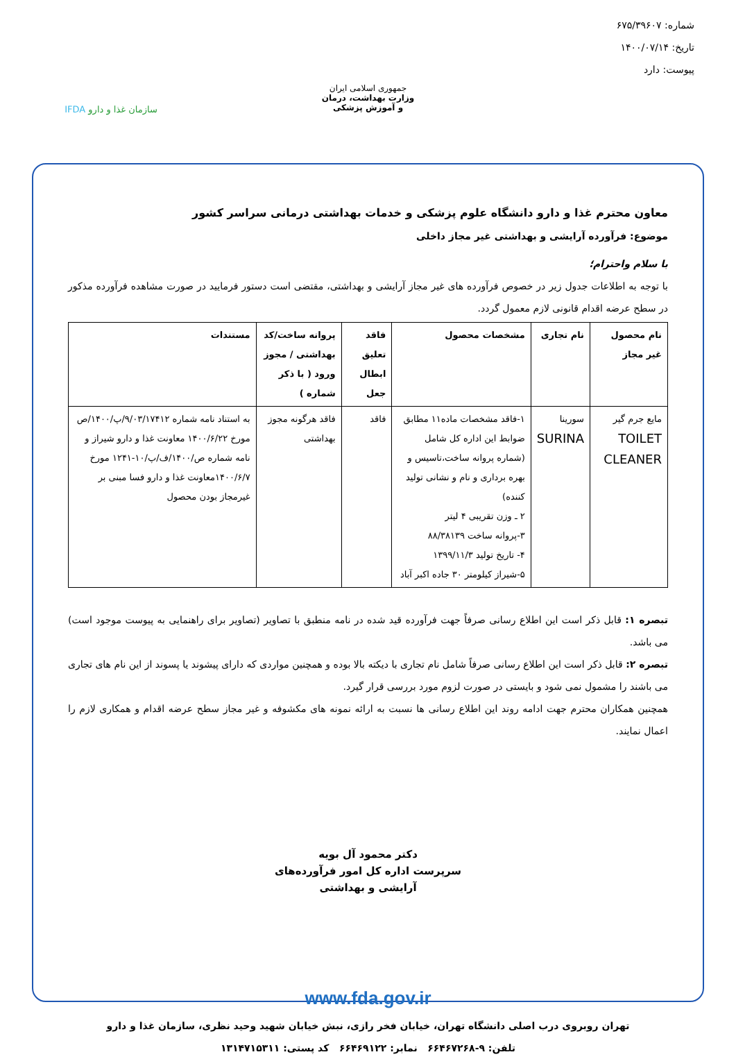شماره: ۶۷۵/۳۹۶۰۷
تاریخ: ۱۴۰۰/۰۷/۱۴
پیوست: دارد
جمهوری اسلامی ایران
وزارت بهداشت، درمان
و آموزش پزشکی
سازمان غذا و دارو IFDA
معاون محترم غذا و دارو دانشگاه علوم پزشکی و خدمات بهداشتی درمانی سراسر کشور
موضوع: فرآورده آرایشی و بهداشتی غیر مجاز داخلی
با سلام واحترام؛
با توجه به اطلاعات جدول زیر در خصوص فرآورده های غیر مجاز آرایشی و بهداشتی، مقتضی است دستور فرمایید در صورت مشاهده فرآورده مذکور در سطح عرضه اقدام قانونی لازم معمول گردد.
| نام محصول غیر مجاز | نام تجاری | مشخصات محصول | فاقد تعلیق ابطال جعل | پروانه ساخت/کد بهداشتی / مجوز ورود ( با ذکر شماره ) | مستندات |
| --- | --- | --- | --- | --- | --- |
| مایع جرم گیر TOILET CLEANER | سورینا SURINA | ۱-فاقد مشخصات ماده۱۱ مطابق ضوابط این اداره کل شامل (شماره پروانه ساخت،تاسیس و بهره برداری و نام و نشانی تولید کننده) ۲ ـ وزن تقریبی ۴ لیتر ۳-پروانه ساخت ۸۸/۳۸۱۳۹ ۴- تاریخ تولید ۱۳۹۹/۱۱/۳ ۵-شیراز کیلومتر ۳۰ جاده اکبر آباد | فاقد | فاقد هرگونه مجوز بهداشتی | به استناد نامه شماره ۹/۰۳/۱۷۴۱۲/پ/۱۴۰۰/ص مورخ ۱۴۰۰/۶/۲۲ معاونت غذا و دارو شیراز و نامه شماره ص/۱۴۰۰/ف/پ/۱۰-۱۲۴۱ مورخ ۱۴۰۰/۶/۷معاونت غذا و دارو فسا مبنی بر غیرمجاز بودن محصول |
تبصره ۱: قابل ذکر است این اطلاع رسانی صرفاً جهت فرآورده قید شده در نامه منطبق با تصاویر (تصاویر برای راهنمایی به پیوست موجود است) می باشد.
تبصره ۲: قابل ذکر است این اطلاع رسانی صرفاً شامل نام تجاری با دیکته بالا بوده و همچنین مواردی که دارای پیشوند یا پسوند از این نام های تجاری می باشند را مشمول نمی شود و بایستی در صورت لزوم مورد بررسی قرار گیرد.
همچنین همکاران محترم جهت ادامه روند این اطلاع رسانی ها نسبت به ارائه نمونه های مکشوفه و غیر مجاز سطح عرضه اقدام و همکاری لازم را اعمال نمایند.
دکتر محمود آل بویه
سرپرست اداره کل امور فرآورده‌های
آرایشی و بهداشتی
www.fda.gov.ir
تهران روبروی درب اصلی دانشگاه تهران، خیابان فخر رازی، نبش خیابان شهید وحید نظری، سازمان غذا و دارو
تلفن: ۹-۶۶۴۶۷۲۶۸ نمابر: ۶۶۴۶۹۱۲۲ کد پستی: ۱۳۱۴۷۱۵۳۱۱